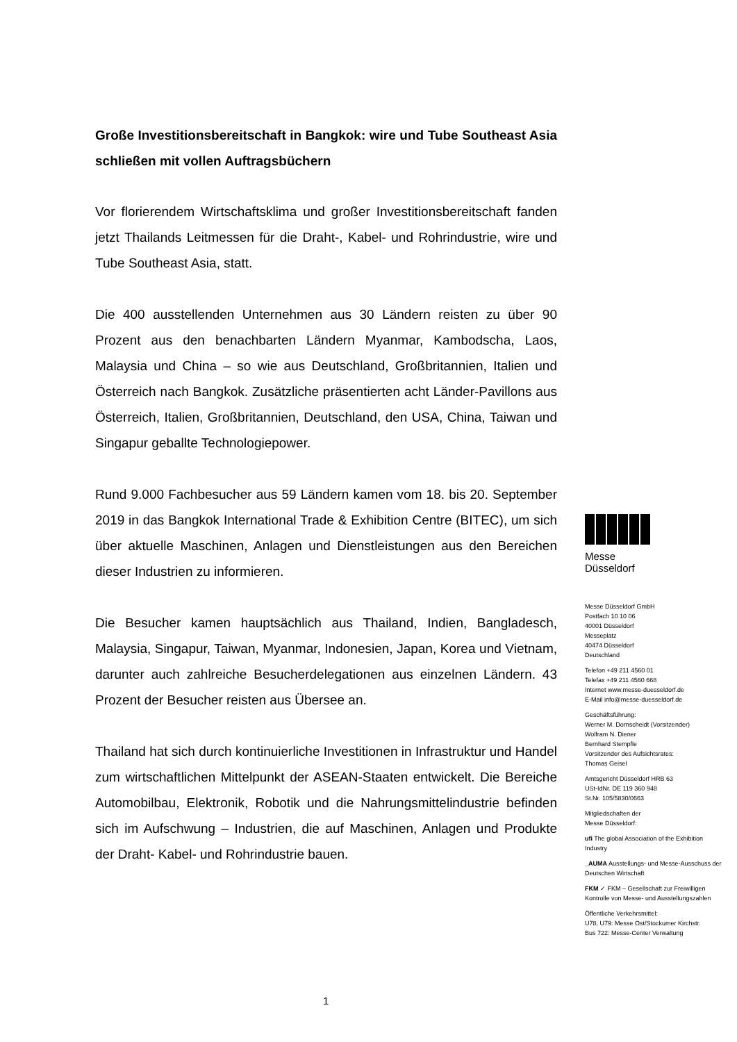Große Investitionsbereitschaft in Bangkok: wire und Tube Southeast Asia schließen mit vollen Auftragsbüchern
Vor florierendem Wirtschaftsklima und großer Investitionsbereitschaft fanden jetzt Thailands Leitmessen für die Draht-, Kabel- und Rohrindustrie, wire und Tube Southeast Asia, statt.
Die 400 ausstellenden Unternehmen aus 30 Ländern reisten zu über 90 Prozent aus den benachbarten Ländern Myanmar, Kambodscha, Laos, Malaysia und China – so wie aus Deutschland, Großbritannien, Italien und Österreich nach Bangkok. Zusätzliche präsentierten acht Länder-Pavillons aus Österreich, Italien, Großbritannien, Deutschland, den USA, China, Taiwan und Singapur geballte Technologiepower.
Rund 9.000 Fachbesucher aus 59 Ländern kamen vom 18. bis 20. September 2019 in das Bangkok International Trade & Exhibition Centre (BITEC), um sich über aktuelle Maschinen, Anlagen und Dienstleistungen aus den Bereichen dieser Industrien zu informieren.
Die Besucher kamen hauptsächlich aus Thailand, Indien, Bangladesch, Malaysia, Singapur, Taiwan, Myanmar, Indonesien, Japan, Korea und Vietnam, darunter auch zahlreiche Besucherdelegationen aus einzelnen Ländern. 43 Prozent der Besucher reisten aus Übersee an.
Thailand hat sich durch kontinuierliche Investitionen in Infrastruktur und Handel zum wirtschaftlichen Mittelpunkt der ASEAN-Staaten entwickelt. Die Bereiche Automobilbau, Elektronik, Robotik und die Nahrungsmittelindustrie befinden sich im Aufschwung – Industrien, die auf Maschinen, Anlagen und Produkte der Draht- Kabel- und Rohrindustrie bauen.
Messe
Düsseldorf
Messe Düsseldorf GmbH
Postfach 10 10 06
40001 Düsseldorf
Messeplatz
40474 Düsseldorf
Deutschland
Telefon +49 211 4560 01
Telefax +49 211 4560 668
Internet www.messe-duesseldorf.de
E-Mail info@messe-duesseldorf.de
Geschäftsführung:
Werner M. Dornscheidt (Vorsitzender)
Wolfram N. Diener
Bernhard Stempfle
Vorsitzender des Aufsichtsrates:
Thomas Geisel
Amtsgericht Düsseldorf HRB 63
USt-IdNr. DE 119 360 948
St.Nr. 105/5830/0663
Mitgliedschaften der
Messe Düsseldorf:
ufi The global Association of the Exhibition Industry
_AUMA Ausstellungs- und Messe-Ausschuss der Deutschen Wirtschaft
FKM ✓ FKM – Gesellschaft zur Freiwilligen Kontrolle von Messe- und Ausstellungszahlen
Öffentliche Verkehrsmittel:
U78, U79: Messe Ost/Stockumer Kirchstr.
Bus 722: Messe-Center Verwaltung
1